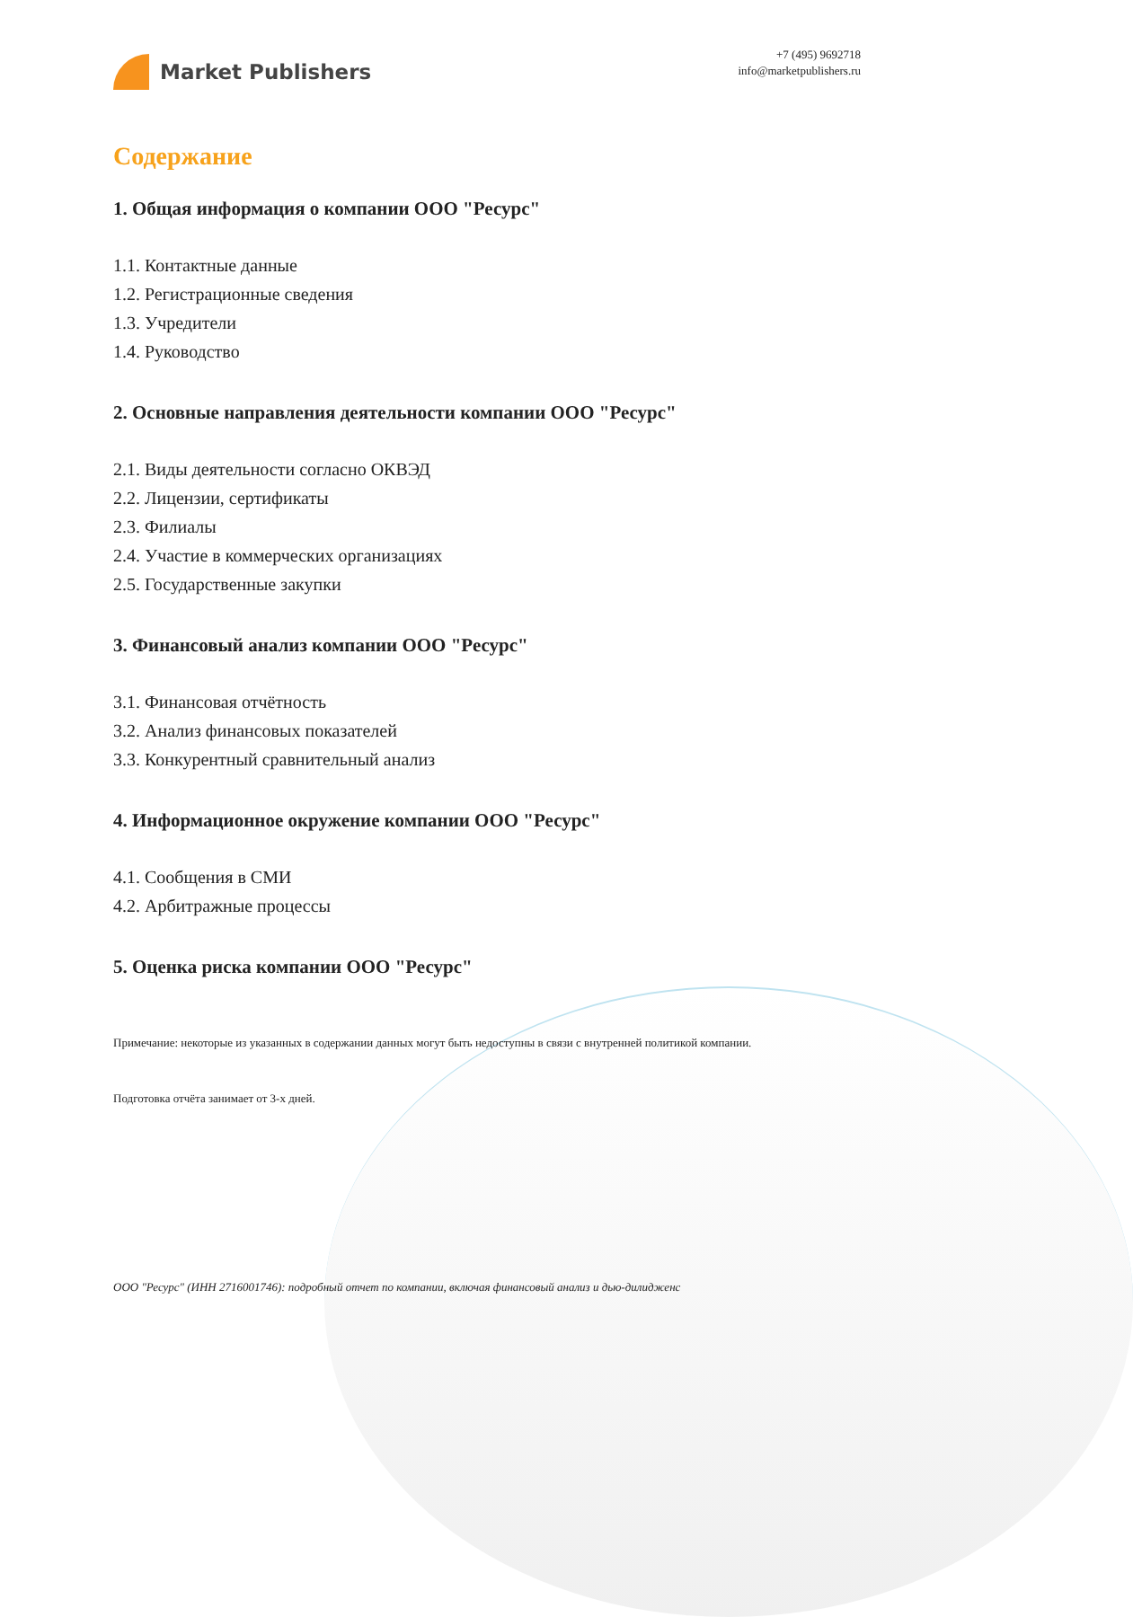Market Publishers
+7 (495) 9692718
info@marketpublishers.ru
Содержание
1. Общая информация о компании ООО "Ресурс"
1.1. Контактные данные
1.2. Регистрационные сведения
1.3. Учредители
1.4. Руководство
2. Основные направления деятельности компании ООО "Ресурс"
2.1. Виды деятельности согласно ОКВЭД
2.2. Лицензии, сертификаты
2.3. Филиалы
2.4. Участие в коммерческих организациях
2.5. Государственные закупки
3. Финансовый анализ компании ООО "Ресурс"
3.1. Финансовая отчётность
3.2. Анализ финансовых показателей
3.3. Конкурентный сравнительный анализ
4. Информационное окружение компании ООО "Ресурс"
4.1. Сообщения в СМИ
4.2. Арбитражные процессы
5. Оценка риска компании ООО "Ресурс"
Примечание: некоторые из указанных в содержании данных могут быть недоступны в связи с внутренней политикой компании.
Подготовка отчёта занимает от 3-х дней.
ООО "Ресурс" (ИНН 2716001746): подробный отчет по компании, включая финансовый анализ и дью-дилидженс